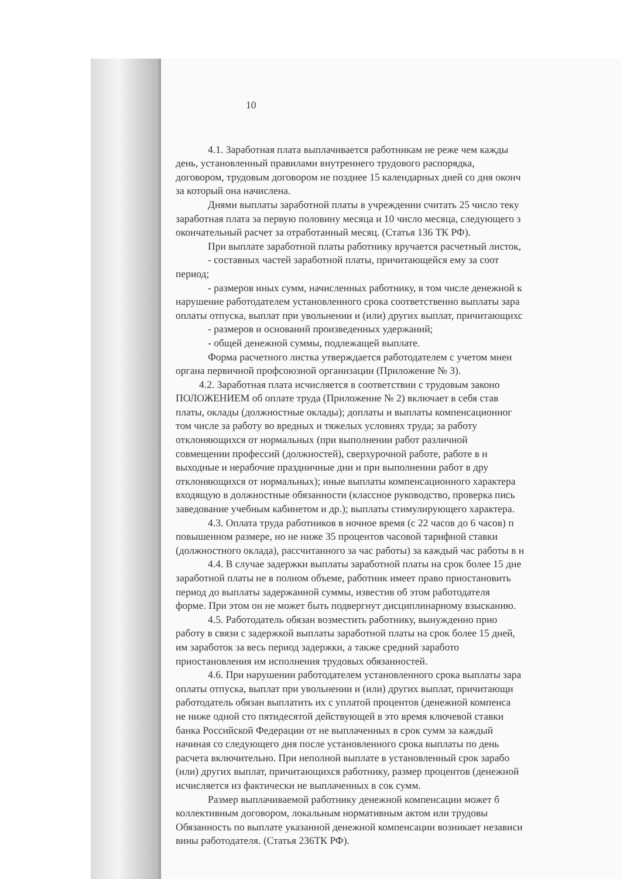10
4.1. Заработная плата выплачивается работникам не реже чем кажды
день, установленный правилами внутреннего трудового распорядка,
договором, трудовым договором не позднее 15 календарных дней со дня оконч
за который она начислена.
Днями выплаты заработной платы в учреждении считать 25 число теку
заработная плата за первую половину месяца и 10 число месяца, следующего з
окончательный расчет за отработанный месяц. (Статья 136 ТК РФ).
При выплате заработной платы работнику вручается расчетный листок,
- составных частей заработной платы, причитающейся ему за соот
период;
- размеров иных сумм, начисленных работнику, в том числе денежной к
нарушение работодателем установленного срока соответственно выплаты зара
оплаты отпуска, выплат при увольнении и (или) других выплат, причитающихс
- размеров и оснований произведенных удержаний;
- общей денежной суммы, подлежащей выплате.
Форма расчетного листка утверждается работодателем с учетом мнен
органа первичной профсоюзной организации (Приложение № 3).
4.2. Заработная плата исчисляется в соответствии с трудовым законо
ПОЛОЖЕНИЕМ об оплате труда (Приложение № 2) включает в себя став
платы, оклады (должностные оклады); доплаты и выплаты компенсационног
том числе за работу во вредных и тяжелых условиях труда; за работу
отклоняющихся от нормальных (при выполнении работ различной
совмещении профессий (должностей), сверхурочной работе, работе в н
выходные и нерабочие праздничные дни и при выполнении работ в дру
отклоняющихся от нормальных); иные выплаты компенсационного характера
входящую в должностные обязанности (классное руководство, проверка пись
заведование учебным кабинетом и др.); выплаты стимулирующего характера.
4.3. Оплата труда работников в ночное время (с 22 часов до 6 часов) п
повышенном размере, но не ниже 35 процентов часовой тарифной ставки
(должностного оклада), рассчитанного за час работы) за каждый час работы в н
4.4. В случае задержки выплаты заработной платы на срок более 15 дне
заработной платы не в полном объеме, работник имеет право приостановить
период до выплаты задержанной суммы, известив об этом работодателя
форме. При этом он не может быть подвергнут дисциплинарному взысканию.
4.5. Работодатель обязан возместить работнику, вынужденно прио
работу в связи с задержкой выплаты заработной платы на срок более 15 дней,
им заработок за весь период задержки, а также средний заработо
приостановления им исполнения трудовых обязанностей.
4.6. При нарушении работодателем установленного срока выплаты зара
оплаты отпуска, выплат при увольнении и (или) других выплат, причитающи
работодатель обязан выплатить их с уплатой процентов (денежной компенса
не ниже одной сто пятидесятой действующей в это время ключевой ставки
банка Российской Федерации от не выплаченных в срок сумм за каждый
начиная со следующего дня после установленного срока выплаты по день
расчета включительно. При неполной выплате в установленный срок зарабо
(или) других выплат, причитающихся работнику, размер процентов (денежной
исчисляется из фактически не выплаченных в сок сумм.
Размер выплачиваемой работнику денежной компенсации может б
коллективным договором, локальным нормативным актом или трудовы
Обязанность по выплате указанной денежной компенсации возникает независи
вины работодателя. (Статья 236ТК РФ).